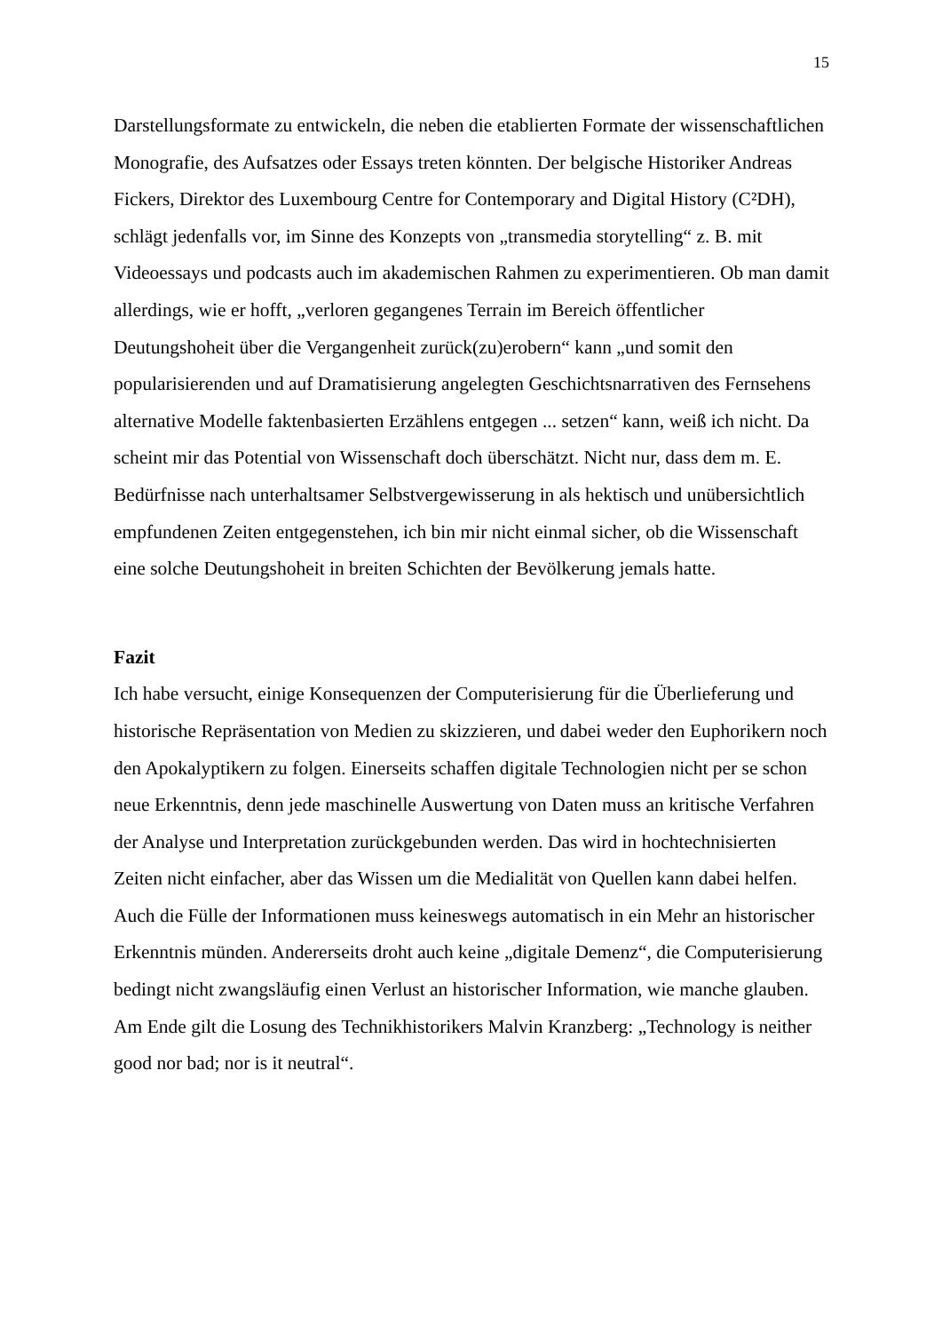15
Darstellungsformate zu entwickeln, die neben die etablierten Formate der wissenschaftlichen Monografie, des Aufsatzes oder Essays treten könnten. Der belgische Historiker Andreas Fickers, Direktor des Luxembourg Centre for Contemporary and Digital History (C²DH), schlägt jedenfalls vor, im Sinne des Konzepts von „transmedia storytelling“ z. B. mit Videoessays und podcasts auch im akademischen Rahmen zu experimentieren. Ob man damit allerdings, wie er hofft, „verloren gegangenes Terrain im Bereich öffentlicher Deutungshoheit über die Vergangenheit zurück(zu)erobern“ kann „und somit den popularisierenden und auf Dramatisierung angelegten Geschichtsnarrativen des Fernsehens alternative Modelle faktenbasierten Erzählens entgegen ... setzen“ kann, weiß ich nicht. Da scheint mir das Potential von Wissenschaft doch überschätzt. Nicht nur, dass dem m. E. Bedürfnisse nach unterhaltsamer Selbstvergewisserung in als hektisch und unübersichtlich empfundenen Zeiten entgegenstehen, ich bin mir nicht einmal sicher, ob die Wissenschaft eine solche Deutungshoheit in breiten Schichten der Bevölkerung jemals hatte.
Fazit
Ich habe versucht, einige Konsequenzen der Computerisierung für die Überlieferung und historische Repräsentation von Medien zu skizzieren, und dabei weder den Euphorikern noch den Apokalyptikern zu folgen. Einerseits schaffen digitale Technologien nicht per se schon neue Erkenntnis, denn jede maschinelle Auswertung von Daten muss an kritische Verfahren der Analyse und Interpretation zurückgebunden werden. Das wird in hochtechnisierten Zeiten nicht einfacher, aber das Wissen um die Medialität von Quellen kann dabei helfen. Auch die Fülle der Informationen muss keineswegs automatisch in ein Mehr an historischer Erkenntnis münden. Andererseits droht auch keine „digitale Demenz“, die Computerisierung bedingt nicht zwangsläufig einen Verlust an historischer Information, wie manche glauben. Am Ende gilt die Losung des Technikhistorikers Malvin Kranzberg: „Technology is neither good nor bad; nor is it neutral“.